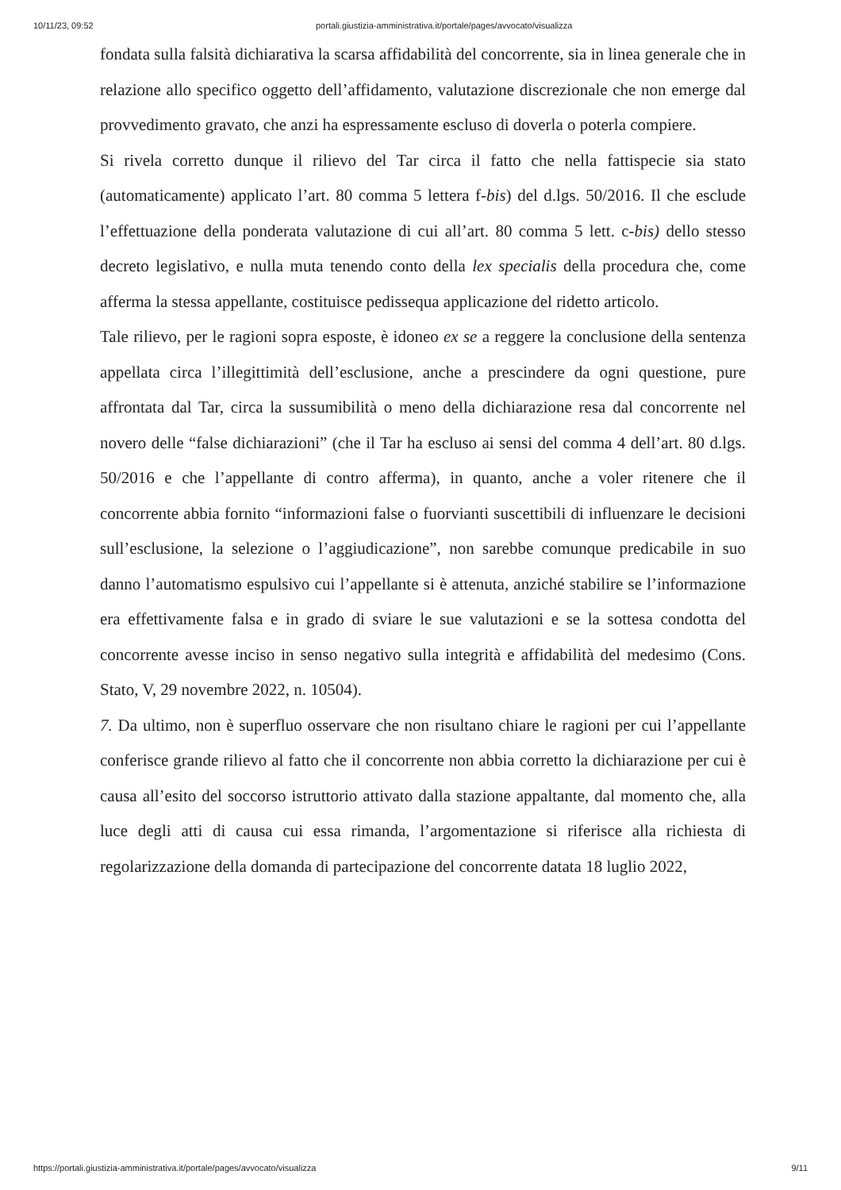10/11/23, 09:52 portali.giustizia-amministrativa.it/portale/pages/avvocato/visualizza
fondata sulla falsità dichiarativa la scarsa affidabilità del concorrente, sia in linea generale che in relazione allo specifico oggetto dell’affidamento, valutazione discrezionale che non emerge dal provvedimento gravato, che anzi ha espressamente escluso di doverla o poterla compiere.
Si rivela corretto dunque il rilievo del Tar circa il fatto che nella fattispecie sia stato (automaticamente) applicato l’art. 80 comma 5 lettera f-bis) del d.lgs. 50/2016. Il che esclude l’effettuazione della ponderata valutazione di cui all’art. 80 comma 5 lett. c-bis) dello stesso decreto legislativo, e nulla muta tenendo conto della lex specialis della procedura che, come afferma la stessa appellante, costituisce pedissequa applicazione del ridetto articolo.
Tale rilievo, per le ragioni sopra esposte, è idoneo ex se a reggere la conclusione della sentenza appellata circa l’illegittimità dell’esclusione, anche a prescindere da ogni questione, pure affrontata dal Tar, circa la sussumibilità o meno della dichiarazione resa dal concorrente nel novero delle “false dichiarazioni” (che il Tar ha escluso ai sensi del comma 4 dell’art. 80 d.lgs. 50/2016 e che l’appellante di contro afferma), in quanto, anche a voler ritenere che il concorrente abbia fornito “informazioni false o fuorvianti suscettibili di influenzare le decisioni sull’esclusione, la selezione o l’aggiudicazione”, non sarebbe comunque predicabile in suo danno l’automatismo espulsivo cui l’appellante si è attenuta, anziché stabilire se l’informazione era effettivamente falsa e in grado di sviare le sue valutazioni e se la sottesa condotta del concorrente avesse inciso in senso negativo sulla integrità e affidabilità del medesimo (Cons. Stato, V, 29 novembre 2022, n. 10504).
7. Da ultimo, non è superfluo osservare che non risultano chiare le ragioni per cui l’appellante conferisce grande rilievo al fatto che il concorrente non abbia corretto la dichiarazione per cui è causa all’esito del soccorso istruttorio attivato dalla stazione appaltante, dal momento che, alla luce degli atti di causa cui essa rimanda, l’argomentazione si riferisce alla richiesta di regolarizzazione della domanda di partecipazione del concorrente datata 18 luglio 2022,
https://portali.giustizia-amministrativa.it/portale/pages/avvocato/visualizza 9/11